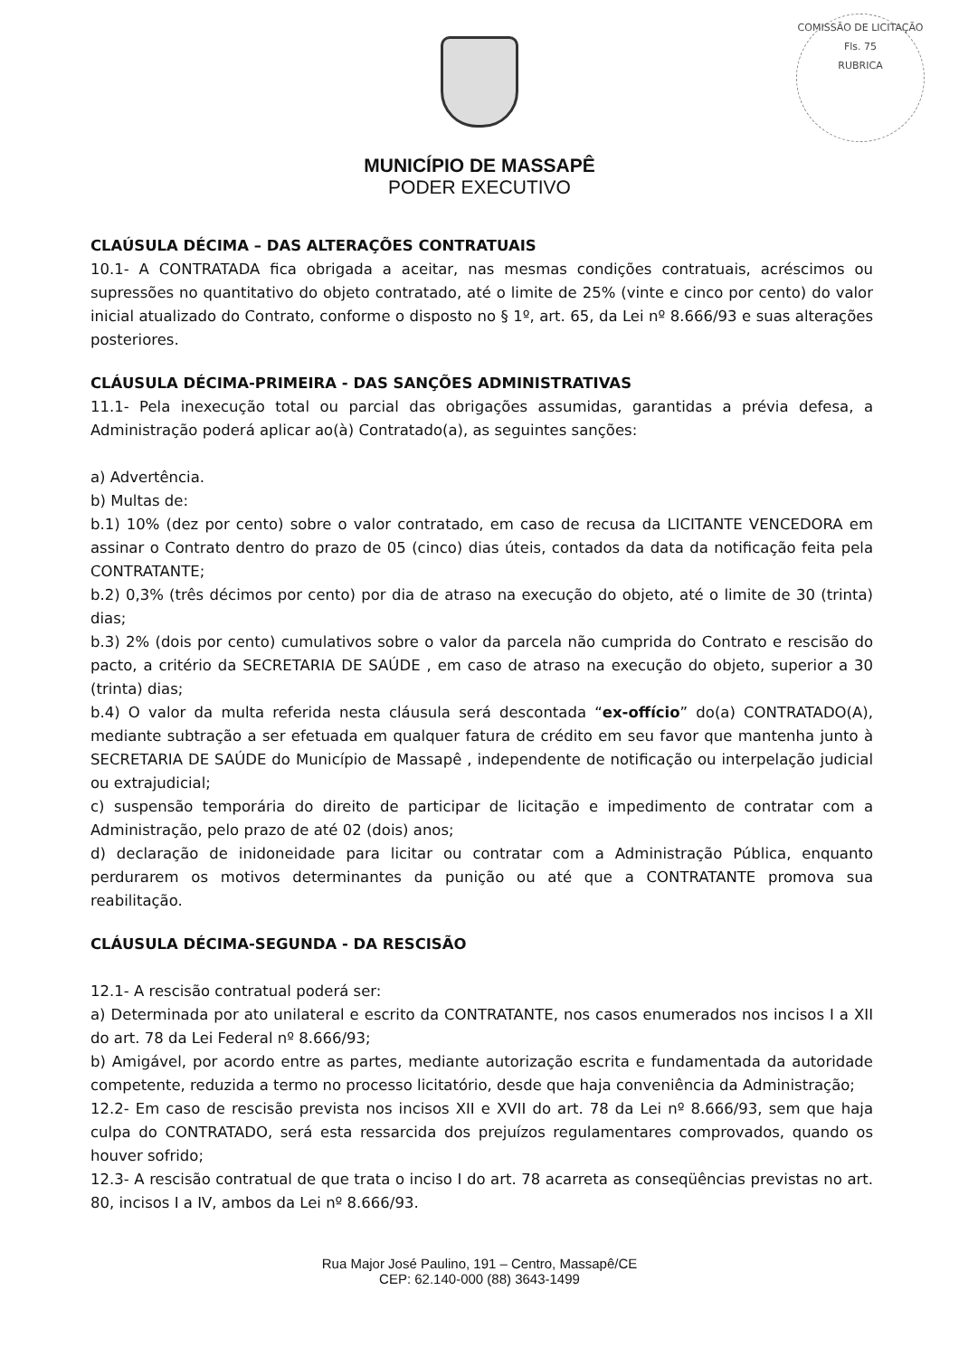COMISSÃO DE LICITAÇÃO
Fls. 75
RUBRICA
MUNICÍPIO DE MASSAPÊ
PODER EXECUTIVO
CLAÚSULA DÉCIMA – DAS ALTERAÇÕES CONTRATUAIS
10.1- A CONTRATADA fica obrigada a aceitar, nas mesmas condições contratuais, acréscimos ou supressões no quantitativo do objeto contratado, até o limite de 25% (vinte e cinco por cento) do valor inicial atualizado do Contrato, conforme o disposto no § 1º, art. 65, da Lei nº 8.666/93 e suas alterações posteriores.
CLÁUSULA DÉCIMA-PRIMEIRA - DAS SANÇÕES ADMINISTRATIVAS
11.1- Pela inexecução total ou parcial das obrigações assumidas, garantidas a prévia defesa, a Administração poderá aplicar ao(à) Contratado(a), as seguintes sanções:
a) Advertência.
b) Multas de:
b.1) 10% (dez por cento) sobre o valor contratado, em caso de recusa da LICITANTE VENCEDORA em assinar o Contrato dentro do prazo de 05 (cinco) dias úteis, contados da data da notificação feita pela CONTRATANTE;
b.2) 0,3% (três décimos por cento) por dia de atraso na execução do objeto, até o limite de 30 (trinta) dias;
b.3) 2% (dois por cento) cumulativos sobre o valor da parcela não cumprida do Contrato e rescisão do pacto, a critério da SECRETARIA DE SAÚDE , em caso de atraso na execução do objeto, superior a 30 (trinta) dias;
b.4) O valor da multa referida nesta cláusula será descontada “ex-offício” do(a) CONTRATADO(A), mediante subtração a ser efetuada em qualquer fatura de crédito em seu favor que mantenha junto à SECRETARIA DE SAÚDE do Município de Massapê , independente de notificação ou interpelação judicial ou extrajudicial;
c) suspensão temporária do direito de participar de licitação e impedimento de contratar com a Administração, pelo prazo de até 02 (dois) anos;
d) declaração de inidoneidade para licitar ou contratar com a Administração Pública, enquanto perdurarem os motivos determinantes da punição ou até que a CONTRATANTE promova sua reabilitação.
CLÁUSULA DÉCIMA-SEGUNDA - DA RESCISÃO
12.1- A rescisão contratual poderá ser:
a) Determinada por ato unilateral e escrito da CONTRATANTE, nos casos enumerados nos incisos I a XII do art. 78 da Lei Federal nº 8.666/93;
b) Amigável, por acordo entre as partes, mediante autorização escrita e fundamentada da autoridade competente, reduzida a termo no processo licitatório, desde que haja conveniência da Administração;
12.2- Em caso de rescisão prevista nos incisos XII e XVII do art. 78 da Lei nº 8.666/93, sem que haja culpa do CONTRATADO, será esta ressarcida dos prejuízos regulamentares comprovados, quando os houver sofrido;
12.3- A rescisão contratual de que trata o inciso I do art. 78 acarreta as conseqüências previstas no art. 80, incisos I a IV, ambos da Lei nº 8.666/93.
Rua Major José Paulino, 191 – Centro, Massapê/CE
CEP: 62.140-000 (88) 3643-1499